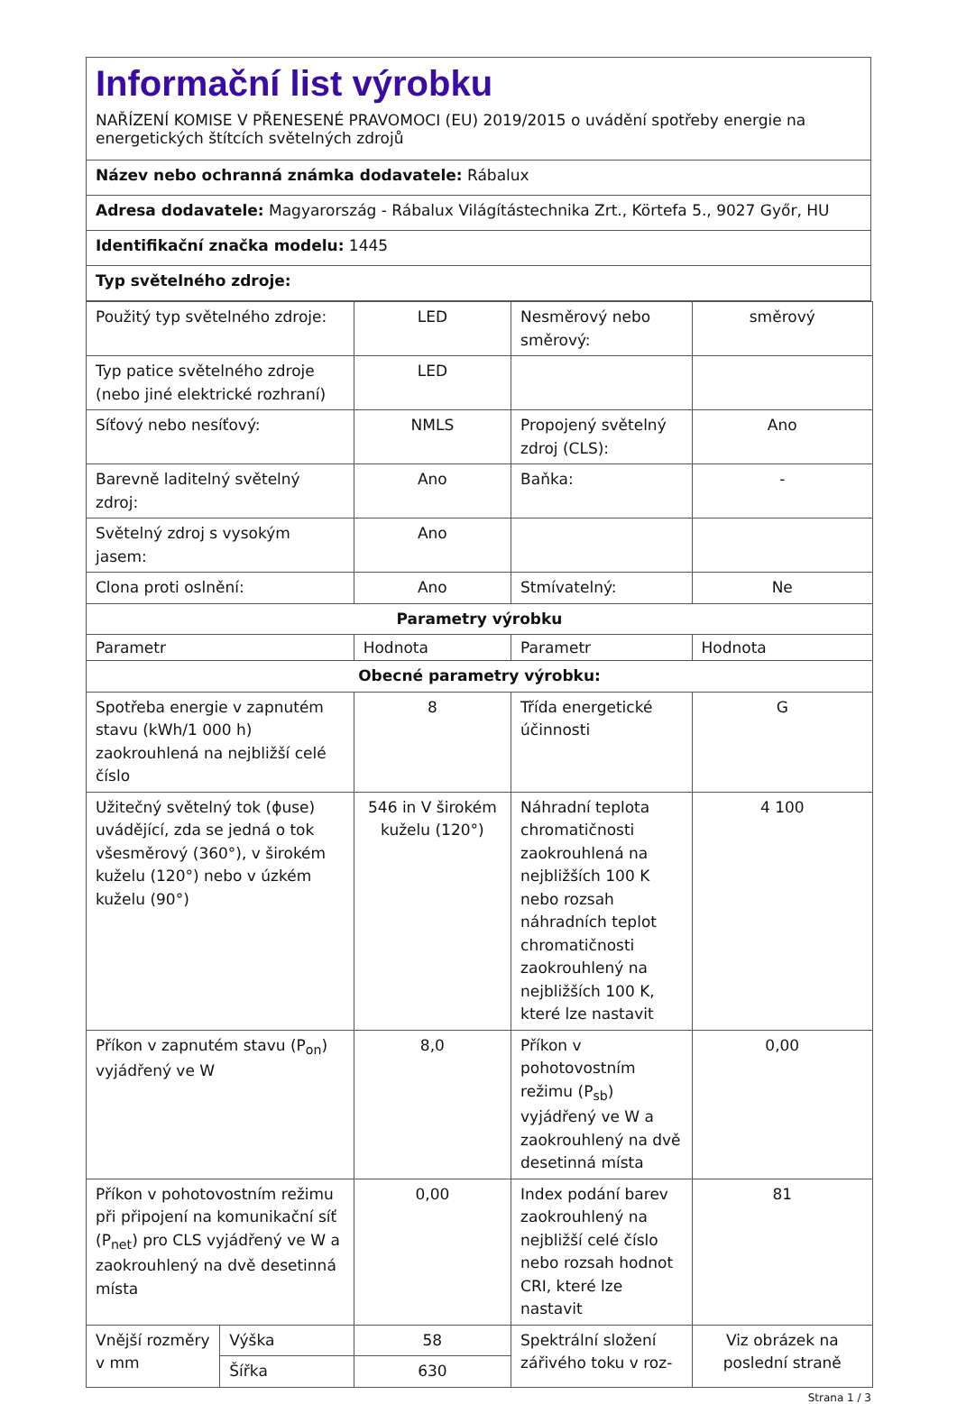Informační list výrobku
NAŘÍZENÍ KOMISE V PŘENESENÉ PRAVOMOCI (EU) 2019/2015 o uvádění spotřeby energie na energetických štítcích světelných zdrojů
Název nebo ochranná známka dodavatele: Rábalux
Adresa dodavatele: Magyarország - Rábalux Világítástechnika Zrt., Körtefa 5., 9027 Győr, HU
Identifikační značka modelu: 1445
Typ světelného zdroje:
| Použitý typ světelného zdroje: | | LED | Nesměrový nebo směrový: | směrový |
| Typ patice světelného zdroje (nebo jiné elektrické rozhraní) | | LED | | |
| Síťový nebo nesíťový: | | NMLS | Propojený světelný zdroj (CLS): | Ano |
| Barevně laditelný světelný zdroj: | | Ano | Baňka: | - |
| Světelný zdroj s vysokým jasem: | | Ano | | |
| Clona proti oslnění: | | Ano | Stmívatelný: | Ne |
| Parametry výrobku | | | | |
| Parametr | | Hodnota | Parametr | Hodnota |
| Obecné parametry výrobku: | | | | |
| Spotřeba energie v zapnutém stavu (kWh/1 000 h) zaokrouhlená na nejbližší celé číslo | | 8 | Třída energetické účinnosti | G |
| Užitečný světelný tok (ɸuse) uvádějící, zda se jedná o tok všesměrový (360°), v širokém kuželu (120°) nebo v úzkém kuželu (90°) | | 546 in V širokém kuželu (120°) | Náhradní teplota chromatičnosti zaokrouhlená na nejbližších 100 K nebo rozsah náhradních teplot chromatičnosti zaokrouhlený na nejbližších 100 K, které lze nastavit | 4 100 |
| Příkon v zapnutém stavu (P<sub>on</sub>) vyjádřený ve W | | 8,0 | Příkon v pohotovostním režimu (P<sub>sb</sub>) vyjádřený ve W a zaokrouhlený na dvě desetinná místa | 0,00 |
| Příkon v pohotovostním režimu při připojení na komunikační síť (P<sub>net</sub>) pro CLS vyjádřený ve W a zaokrouhlený na dvě desetinná místa | | 0,00 | Index podání barev zaokrouhlený na nejbližší celé číslo nebo rozsah hodnot CRI, které lze nastavit | 81 |
| Vnější rozměry v mm | Výška | 58 | Spektrální složení zářivého toku v roz- | Viz obrázek na poslední straně |
| | Šířka | 630 | | |
Strana 1 / 3